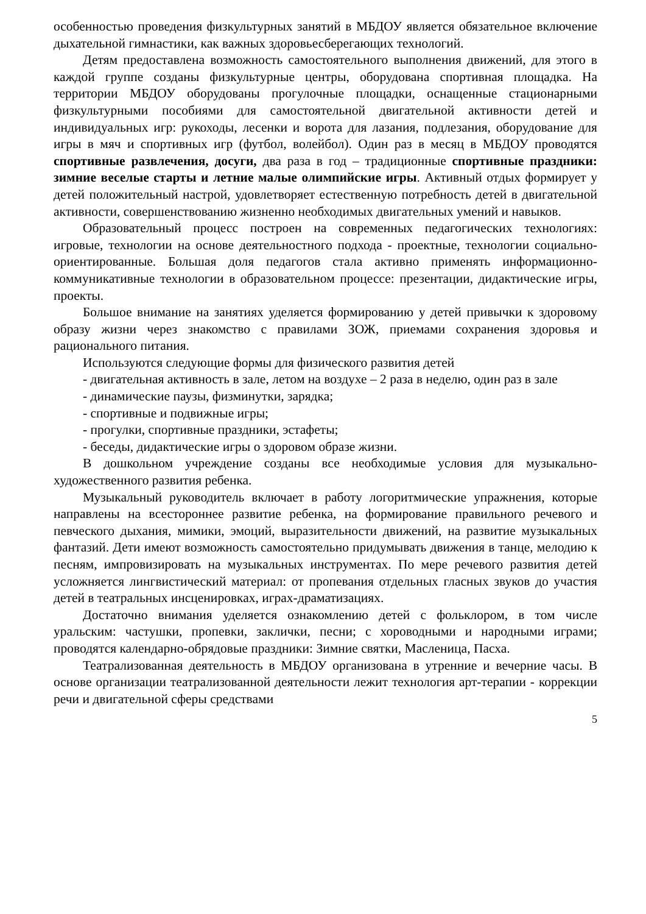особенностью проведения физкультурных занятий в МБДОУ является обязательное включение дыхательной гимнастики, как важных здоровьесберегающих технологий.
Детям предоставлена возможность самостоятельного выполнения движений, для этого в каждой группе созданы физкультурные центры, оборудована спортивная площадка. На территории МБДОУ оборудованы прогулочные площадки, оснащенные стационарными физкультурными пособиями для самостоятельной двигательной активности детей и индивидуальных игр: рукоходы, лесенки и ворота для лазания, подлезания, оборудование для игры в мяч и спортивных игр (футбол, волейбол). Один раз в месяц в МБДОУ проводятся спортивные развлечения, досуги, два раза в год – традиционные спортивные праздники: зимние веселые старты и летние малые олимпийские игры. Активный отдых формирует у детей положительный настрой, удовлетворяет естественную потребность детей в двигательной активности, совершенствованию жизненно необходимых двигательных умений и навыков.
Образовательный процесс построен на современных педагогических технологиях: игровые, технологии на основе деятельностного подхода - проектные, технологии социально-ориентированные. Большая доля педагогов стала активно применять информационно-коммуникативные технологии в образовательном процессе: презентации, дидактические игры, проекты.
Большое внимание на занятиях уделяется формированию у детей привычки к здоровому образу жизни через знакомство с правилами ЗОЖ, приемами сохранения здоровья и рационального питания.
Используются следующие формы для физического развития детей
- двигательная активность в зале, летом на воздухе – 2 раза в неделю, один раз в зале
- динамические паузы, физминутки, зарядка;
- спортивные и подвижные игры;
- прогулки, спортивные праздники, эстафеты;
- беседы, дидактические игры о здоровом образе жизни.
В дошкольном учреждение созданы все необходимые условия для музыкально-художественного развития ребенка.
Музыкальный руководитель включает в работу логоритмические упражнения, которые направлены на всестороннее развитие ребенка, на формирование правильного речевого и певческого дыхания, мимики, эмоций, выразительности движений, на развитие музыкальных фантазий. Дети имеют возможность самостоятельно придумывать движения в танце, мелодию к песням, импровизировать на музыкальных инструментах. По мере речевого развития детей усложняется лингвистический материал: от пропевания отдельных гласных звуков до участия детей в театральных инсценировках, играх-драматизациях.
Достаточно внимания уделяется ознакомлению детей с фольклором, в том числе уральским: частушки, пропевки, заклички, песни; с хороводными и народными играми; проводятся календарно-обрядовые праздники: Зимние святки, Масленица, Пасха.
Театрализованная деятельность в МБДОУ организована в утренние и вечерние часы. В основе организации театрализованной деятельности лежит технология арт-терапии - коррекции речи и двигательной сферы средствами
5